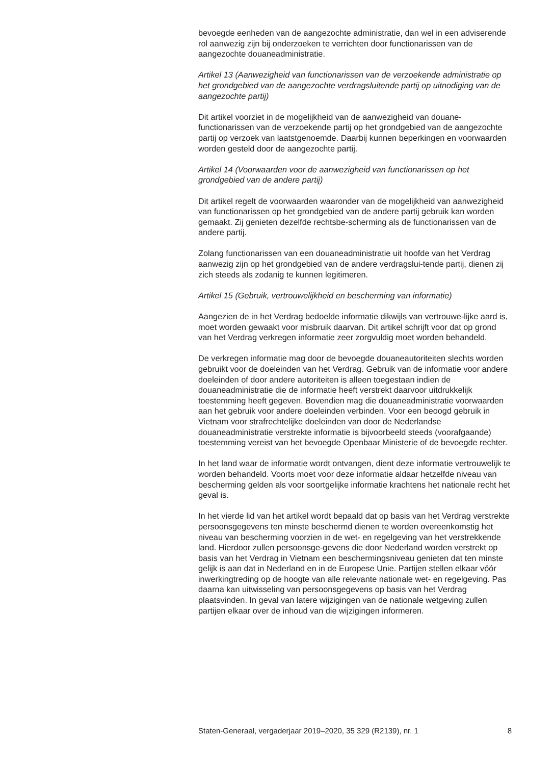bevoegde eenheden van de aangezochte administratie, dan wel in een adviserende rol aanwezig zijn bij onderzoeken te verrichten door functionarissen van de aangezochte douaneadministratie.
Artikel 13 (Aanwezigheid van functionarissen van de verzoekende administratie op het grondgebied van de aangezochte verdragsluitende partij op uitnodiging van de aangezochte partij)
Dit artikel voorziet in de mogelijkheid van de aanwezigheid van douane-functionarissen van de verzoekende partij op het grondgebied van de aangezochte partij op verzoek van laatstgenoemde. Daarbij kunnen beperkingen en voorwaarden worden gesteld door de aangezochte partij.
Artikel 14 (Voorwaarden voor de aanwezigheid van functionarissen op het grondgebied van de andere partij)
Dit artikel regelt de voorwaarden waaronder van de mogelijkheid van aanwezigheid van functionarissen op het grondgebied van de andere partij gebruik kan worden gemaakt. Zij genieten dezelfde rechtsbe-scherming als de functionarissen van de andere partij.
Zolang functionarissen van een douaneadministratie uit hoofde van het Verdrag aanwezig zijn op het grondgebied van de andere verdragslui-tende partij, dienen zij zich steeds als zodanig te kunnen legitimeren.
Artikel 15 (Gebruik, vertrouwelijkheid en bescherming van informatie)
Aangezien de in het Verdrag bedoelde informatie dikwijls van vertrouwe-lijke aard is, moet worden gewaakt voor misbruik daarvan. Dit artikel schrijft voor dat op grond van het Verdrag verkregen informatie zeer zorgvuldig moet worden behandeld.
De verkregen informatie mag door de bevoegde douaneautoriteiten slechts worden gebruikt voor de doeleinden van het Verdrag. Gebruik van de informatie voor andere doeleinden of door andere autoriteiten is alleen toegestaan indien de douaneadministratie die de informatie heeft verstrekt daarvoor uitdrukkelijk toestemming heeft gegeven. Bovendien mag die douaneadministratie voorwaarden aan het gebruik voor andere doeleinden verbinden. Voor een beoogd gebruik in Vietnam voor strafrechtelijke doeleinden van door de Nederlandse douaneadministratie verstrekte informatie is bijvoorbeeld steeds (voorafgaande) toestemming vereist van het bevoegde Openbaar Ministerie of de bevoegde rechter.
In het land waar de informatie wordt ontvangen, dient deze informatie vertrouwelijk te worden behandeld. Voorts moet voor deze informatie aldaar hetzelfde niveau van bescherming gelden als voor soortgelijke informatie krachtens het nationale recht het geval is.
In het vierde lid van het artikel wordt bepaald dat op basis van het Verdrag verstrekte persoonsgegevens ten minste beschermd dienen te worden overeenkomstig het niveau van bescherming voorzien in de wet- en regelgeving van het verstrekkende land. Hierdoor zullen persoonsge-gevens die door Nederland worden verstrekt op basis van het Verdrag in Vietnam een beschermingsniveau genieten dat ten minste gelijk is aan dat in Nederland en in de Europese Unie. Partijen stellen elkaar vóór inwerkingtreding op de hoogte van alle relevante nationale wet- en regelgeving. Pas daarna kan uitwisseling van persoonsgegevens op basis van het Verdrag plaatsvinden. In geval van latere wijzigingen van de nationale wetgeving zullen partijen elkaar over de inhoud van die wijzigingen informeren.
Staten-Generaal, vergaderjaar 2019–2020, 35 329 (R2139), nr. 1 8